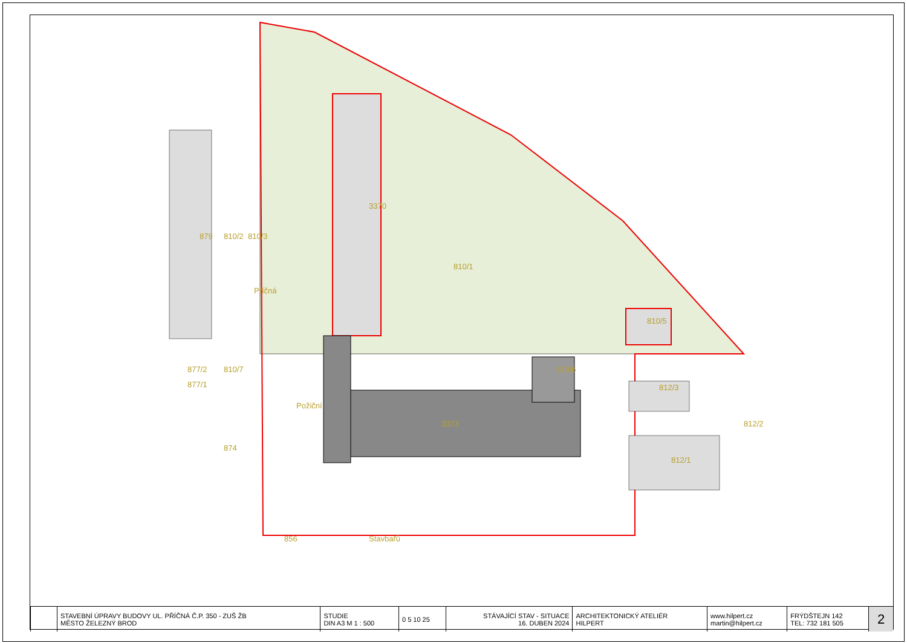3370
879
810/2
810/3
Příčná
810/1
810/5
810/6
812/3
812/2
812/1
3373
877/2
877/1
810/7
874
Požiční
Stavbařů
856
| | STAVEBNÍ ÚPRAVY BUDOVY UL. PŘÍČNÁ Č.P. 350 - ZUŠ ŽB MĚSTO ŽELEZNÝ BROD | STUDIE DIN A3 M 1 : 500 | 0 5 10 25 | STÁVAJÍCÍ STAV - SITUACE 16. DUBEN 2024 | ARCHITEKTONICKÝ ATELIÉR HILPERT | www.hilpert.cz martin@hilpert.cz | FRÝDŠTEJN 142 TEL: 732 181 505 | 2 |